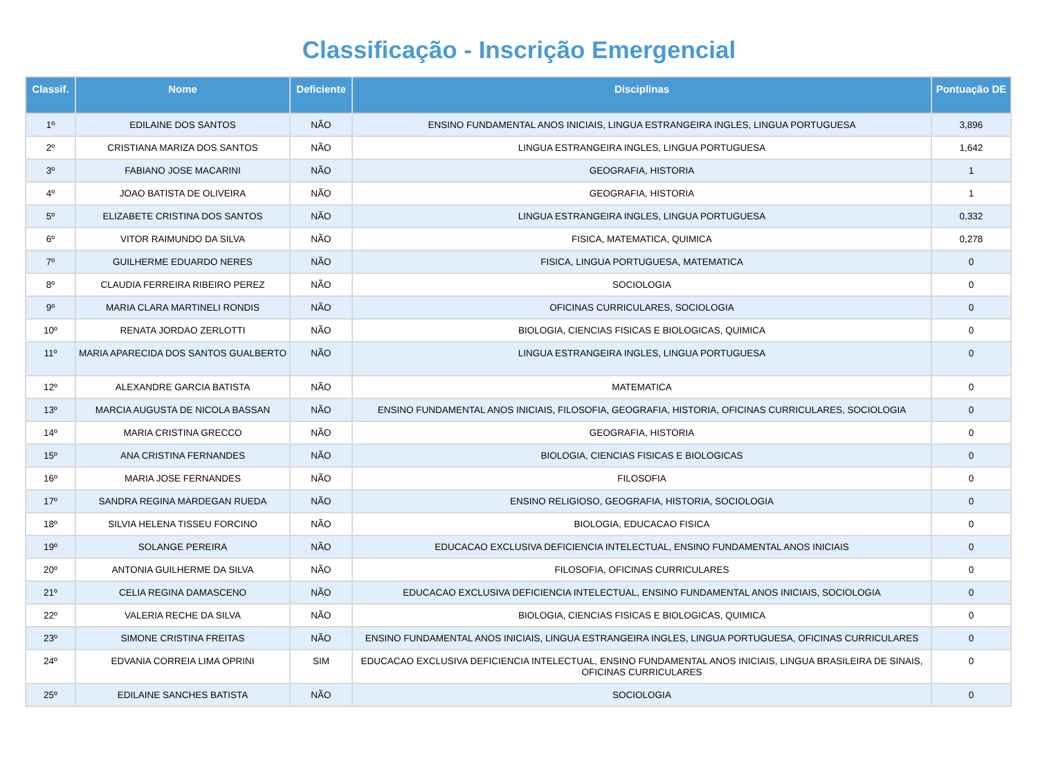Classificação - Inscrição Emergencial
| Classif. | Nome | Deficiente | Disciplinas | Pontuação DE |
| --- | --- | --- | --- | --- |
| 1º | EDILAINE DOS SANTOS | NÃO | ENSINO FUNDAMENTAL ANOS INICIAIS, LINGUA ESTRANGEIRA INGLES, LINGUA PORTUGUESA | 3,896 |
| 2º | CRISTIANA MARIZA DOS SANTOS | NÃO | LINGUA ESTRANGEIRA INGLES, LINGUA PORTUGUESA | 1,642 |
| 3º | FABIANO JOSE MACARINI | NÃO | GEOGRAFIA, HISTORIA | 1 |
| 4º | JOAO BATISTA DE OLIVEIRA | NÃO | GEOGRAFIA, HISTORIA | 1 |
| 5º | ELIZABETE CRISTINA DOS SANTOS | NÃO | LINGUA ESTRANGEIRA INGLES, LINGUA PORTUGUESA | 0,332 |
| 6º | VITOR RAIMUNDO DA SILVA | NÃO | FISICA, MATEMATICA, QUIMICA | 0,278 |
| 7º | GUILHERME EDUARDO NERES | NÃO | FISICA, LINGUA PORTUGUESA, MATEMATICA | 0 |
| 8º | CLAUDIA FERREIRA RIBEIRO PEREZ | NÃO | SOCIOLOGIA | 0 |
| 9º | MARIA CLARA MARTINELI RONDIS | NÃO | OFICINAS CURRICULARES, SOCIOLOGIA | 0 |
| 10º | RENATA JORDAO ZERLOTTI | NÃO | BIOLOGIA, CIENCIAS FISICAS E BIOLOGICAS, QUIMICA | 0 |
| 11º | MARIA APARECIDA DOS SANTOS GUALBERTO | NÃO | LINGUA ESTRANGEIRA INGLES, LINGUA PORTUGUESA | 0 |
| 12º | ALEXANDRE GARCIA BATISTA | NÃO | MATEMATICA | 0 |
| 13º | MARCIA AUGUSTA DE NICOLA BASSAN | NÃO | ENSINO FUNDAMENTAL ANOS INICIAIS, FILOSOFIA, GEOGRAFIA, HISTORIA, OFICINAS CURRICULARES, SOCIOLOGIA | 0 |
| 14º | MARIA CRISTINA GRECCO | NÃO | GEOGRAFIA, HISTORIA | 0 |
| 15º | ANA CRISTINA FERNANDES | NÃO | BIOLOGIA, CIENCIAS FISICAS E BIOLOGICAS | 0 |
| 16º | MARIA JOSE FERNANDES | NÃO | FILOSOFIA | 0 |
| 17º | SANDRA REGINA MARDEGAN RUEDA | NÃO | ENSINO RELIGIOSO, GEOGRAFIA, HISTORIA, SOCIOLOGIA | 0 |
| 18º | SILVIA HELENA TISSEU FORCINO | NÃO | BIOLOGIA, EDUCACAO FISICA | 0 |
| 19º | SOLANGE PEREIRA | NÃO | EDUCACAO EXCLUSIVA DEFICIENCIA INTELECTUAL, ENSINO FUNDAMENTAL ANOS INICIAIS | 0 |
| 20º | ANTONIA GUILHERME DA SILVA | NÃO | FILOSOFIA, OFICINAS CURRICULARES | 0 |
| 21º | CELIA REGINA DAMASCENO | NÃO | EDUCACAO EXCLUSIVA DEFICIENCIA INTELECTUAL, ENSINO FUNDAMENTAL ANOS INICIAIS, SOCIOLOGIA | 0 |
| 22º | VALERIA RECHE DA SILVA | NÃO | BIOLOGIA, CIENCIAS FISICAS E BIOLOGICAS, QUIMICA | 0 |
| 23º | SIMONE CRISTINA FREITAS | NÃO | ENSINO FUNDAMENTAL ANOS INICIAIS, LINGUA ESTRANGEIRA INGLES, LINGUA PORTUGUESA, OFICINAS CURRICULARES | 0 |
| 24º | EDVANIA CORREIA LIMA OPRINI | SIM | EDUCACAO EXCLUSIVA DEFICIENCIA INTELECTUAL, ENSINO FUNDAMENTAL ANOS INICIAIS, LINGUA BRASILEIRA DE SINAIS, OFICINAS CURRICULARES | 0 |
| 25º | EDILAINE SANCHES BATISTA | NÃO | SOCIOLOGIA | 0 |